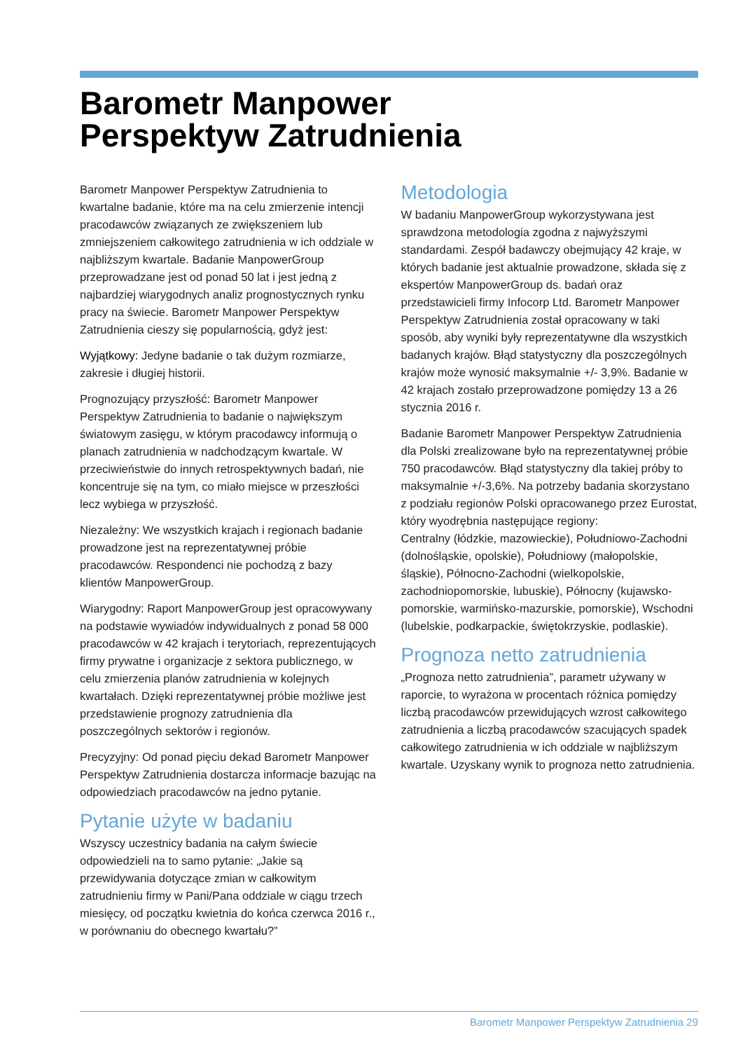Barometr Manpower
Perspektyw Zatrudnienia
Barometr Manpower Perspektyw Zatrudnienia to kwartalne badanie, które ma na celu zmierzenie intencji pracodawców związanych ze zwiększeniem lub zmniejszeniem całkowitego zatrudnienia w ich oddziale w najbliższym kwartale. Badanie ManpowerGroup przeprowadzane jest od ponad 50 lat i jest jedną z najbardziej wiarygodnych analiz prognostycznych rynku pracy na świecie. Barometr Manpower Perspektyw Zatrudnienia cieszy się popularnością, gdyż jest:
Wyjątkowy: Jedyne badanie o tak dużym rozmiarze, zakresie i długiej historii.
Prognozujący przyszłość: Barometr Manpower Perspektyw Zatrudnienia to badanie o największym światowym zasięgu, w którym pracodawcy informują o planach zatrudnienia w nadchodzącym kwartale. W przeciwieństwie do innych retrospektywnych badań, nie koncentruje się na tym, co miało miejsce w przeszłości lecz wybiega w przyszłość.
Niezależny: We wszystkich krajach i regionach badanie prowadzone jest na reprezentatywnej próbie pracodawców. Respondenci nie pochodzą z bazy klientów ManpowerGroup.
Wiarygodny: Raport ManpowerGroup jest opracowywany na podstawie wywiadów indywidualnych z ponad 58 000 pracodawców w 42 krajach i terytoriach, reprezentujących firmy prywatne i organizacje z sektora publicznego, w celu zmierzenia planów zatrudnienia w kolejnych kwartałach. Dzięki reprezentatywnej próbie możliwe jest przedstawienie prognozy zatrudnienia dla poszczególnych sektorów i regionów.
Precyzyjny: Od ponad pięciu dekad Barometr Manpower Perspektyw Zatrudnienia dostarcza informacje bazując na odpowiedziach pracodawców na jedno pytanie.
Pytanie użyte w badaniu
Wszyscy uczestnicy badania na całym świecie odpowiedzieli na to samo pytanie: „Jakie są przewidywania dotyczące zmian w całkowitym zatrudnieniu firmy w Pani/Pana oddziale w ciągu trzech miesięcy, od początku kwietnia do końca czerwca 2016 r., w porównaniu do obecnego kwartału?”
Metodologia
W badaniu ManpowerGroup wykorzystywana jest sprawdzona metodologia zgodna z najwyższymi standardami. Zespół badawczy obejmujący 42 kraje, w których badanie jest aktualnie prowadzone, składa się z ekspertów ManpowerGroup ds. badań oraz przedstawicieli firmy Infocorp Ltd. Barometr Manpower Perspektyw Zatrudnienia został opracowany w taki sposób, aby wyniki były reprezentatywne dla wszystkich badanych krajów. Błąd statystyczny dla poszczególnych krajów może wynosić maksymalnie +/- 3,9%. Badanie w 42 krajach zostało przeprowadzone pomiędzy 13 a 26 stycznia 2016 r.
Badanie Barometr Manpower Perspektyw Zatrudnienia dla Polski zrealizowane było na reprezentatywnej próbie 750 pracodawców. Błąd statystyczny dla takiej próby to maksymalnie +/-3,6%. Na potrzeby badania skorzystano z podziału regionów Polski opracowanego przez Eurostat, który wyodrębnia następujące regiony:
Centralny (łódzkie, mazowieckie), Południowo-Zachodni (dolnośląskie, opolskie), Południowy (małopolskie, śląskie), Północno-Zachodni (wielkopolskie, zachodniopomorskie, lubuskie), Północny (kujawsko-pomorskie, warmińsko-mazurskie, pomorskie), Wschodni (lubelskie, podkarpackie, świętokrzyskie, podlaskie).
Prognoza netto zatrudnienia
„Prognoza netto zatrudnienia”, parametr używany w raporcie, to wyrażona w procentach różnica pomiędzy liczbą pracodawców przewidujących wzrost całkowitego zatrudnienia a liczbą pracodawców szacujących spadek całkowitego zatrudnienia w ich oddziale w najbliższym kwartale. Uzyskany wynik to prognoza netto zatrudnienia.
Barometr Manpower Perspektyw Zatrudnienia 29